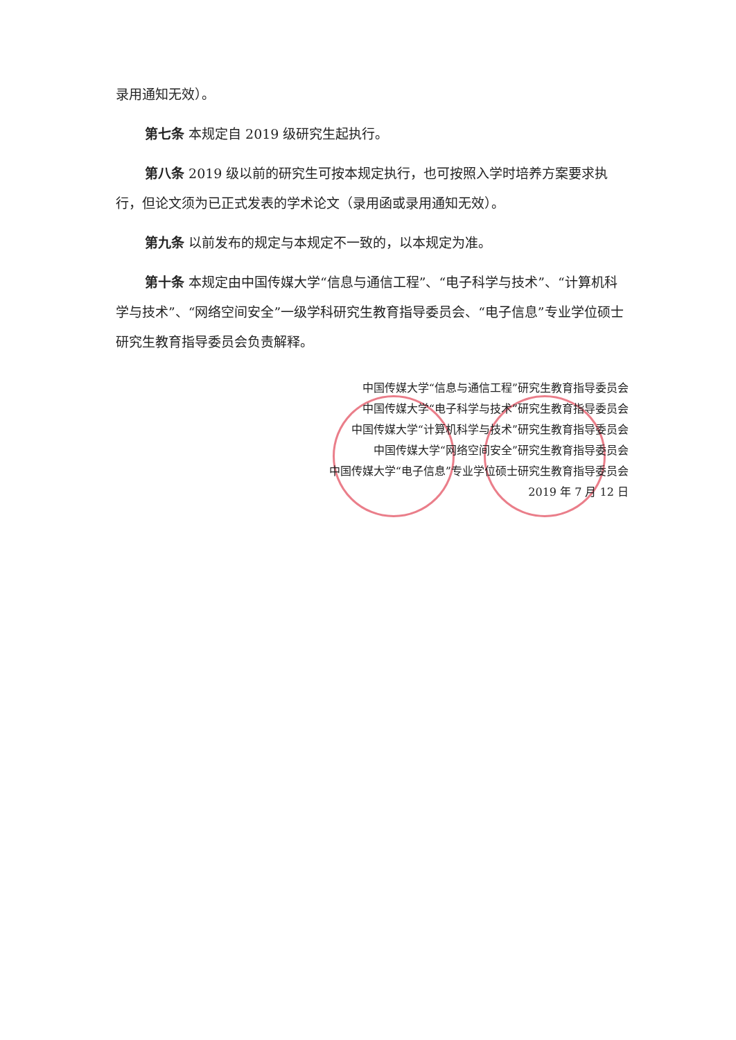录用通知无效）。
第七条 本规定自 2019 级研究生起执行。
第八条 2019 级以前的研究生可按本规定执行，也可按照入学时培养方案要求执行，但论文须为已正式发表的学术论文（录用函或录用通知无效）。
第九条 以前发布的规定与本规定不一致的，以本规定为准。
第十条 本规定由中国传媒大学“信息与通信工程”、“电子科学与技术”、“计算机科学与技术”、“网络空间安全”一级学科研究生教育指导委员会、“电子信息”专业学位硕士研究生教育指导委员会负责解释。
中国传媒大学“信息与通信工程”研究生教育指导委员会
中国传媒大学“电子科学与技术”研究生教育指导委员会
中国传媒大学“计算机科学与技术”研究生教育指导委员会
中国传媒大学“网络空间安全”研究生教育指导委员会
中国传媒大学“电子信息”专业学位硕士研究生教育指导委员会
2019 年 7 月 12 日